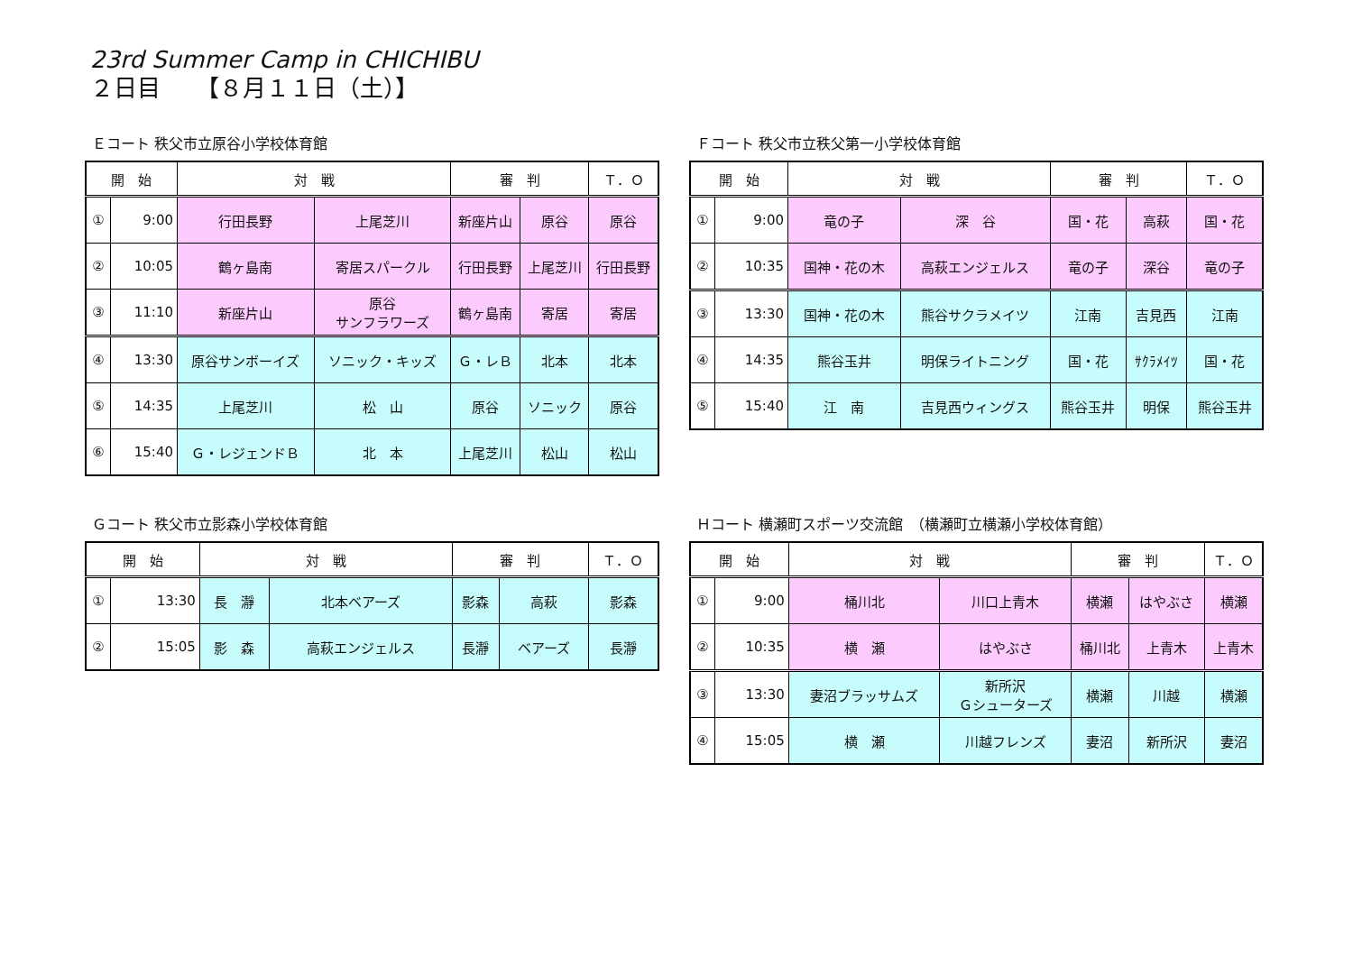23rd Summer Camp in CHICHIBU
２日目　　【８月１１日（土）】
Ｅコート 秩父市立原谷小学校体育館
| 開 始 | | 対 戦 | | 審 判 | | Ｔ．Ｏ |
| --- | --- | --- | --- | --- | --- | --- |
| ① | 9:00 | 行田長野 | 上尾芝川 | 新座片山 | 原谷 | 原谷 |
| ② | 10:05 | 鶴ヶ島南 | 寄居スパークル | 行田長野 | 上尾芝川 | 行田長野 |
| ③ | 11:10 | 新座片山 | 原谷 サンフラワーズ | 鶴ヶ島南 | 寄居 | 寄居 |
| ④ | 13:30 | 原谷サンボーイズ | ソニック・キッズ | Ｇ・レＢ | 北本 | 北本 |
| ⑤ | 14:35 | 上尾芝川 | 松 山 | 原谷 | ソニック | 原谷 |
| ⑥ | 15:40 | Ｇ・レジェンドＢ | 北 本 | 上尾芝川 | 松山 | 松山 |
Ｆコート 秩父市立秩父第一小学校体育館
| 開 始 | | 対 戦 | | 審 判 | | Ｔ．Ｏ |
| --- | --- | --- | --- | --- | --- | --- |
| ① | 9:00 | 竜の子 | 深 谷 | 国・花 | 高萩 | 国・花 |
| ② | 10:35 | 国神・花の木 | 高萩エンジェルス | 竜の子 | 深谷 | 竜の子 |
| ③ | 13:30 | 国神・花の木 | 熊谷サクラメイツ | 江南 | 吉見西 | 江南 |
| ④ | 14:35 | 熊谷玉井 | 明保ライトニング | 国・花 | ｻｸﾗﾒｲﾂ | 国・花 |
| ⑤ | 15:40 | 江 南 | 吉見西ウィングス | 熊谷玉井 | 明保 | 熊谷玉井 |
Ｇコート 秩父市立影森小学校体育館
| 開 始 | | 対 戦 | | 審 判 | | Ｔ．Ｏ |
| --- | --- | --- | --- | --- | --- | --- |
| ① | 13:30 | 長 瀞 | 北本ベアーズ | 影森 | 高萩 | 影森 |
| ② | 15:05 | 影 森 | 高萩エンジェルス | 長瀞 | ベアーズ | 長瀞 |
Ｈコート 横瀬町スポーツ交流館　（横瀬町立横瀬小学校体育館）
| 開 始 | | 対 戦 | | 審 判 | | Ｔ．Ｏ |
| --- | --- | --- | --- | --- | --- | --- |
| ① | 9:00 | 桶川北 | 川口上青木 | 横瀬 | はやぶさ | 横瀬 |
| ② | 10:35 | 横 瀬 | はやぶさ | 桶川北 | 上青木 | 上青木 |
| ③ | 13:30 | 妻沼ブラッサムズ | 新所沢 Ｇシューターズ | 横瀬 | 川越 | 横瀬 |
| ④ | 15:05 | 横 瀬 | 川越フレンズ | 妻沼 | 新所沢 | 妻沼 |